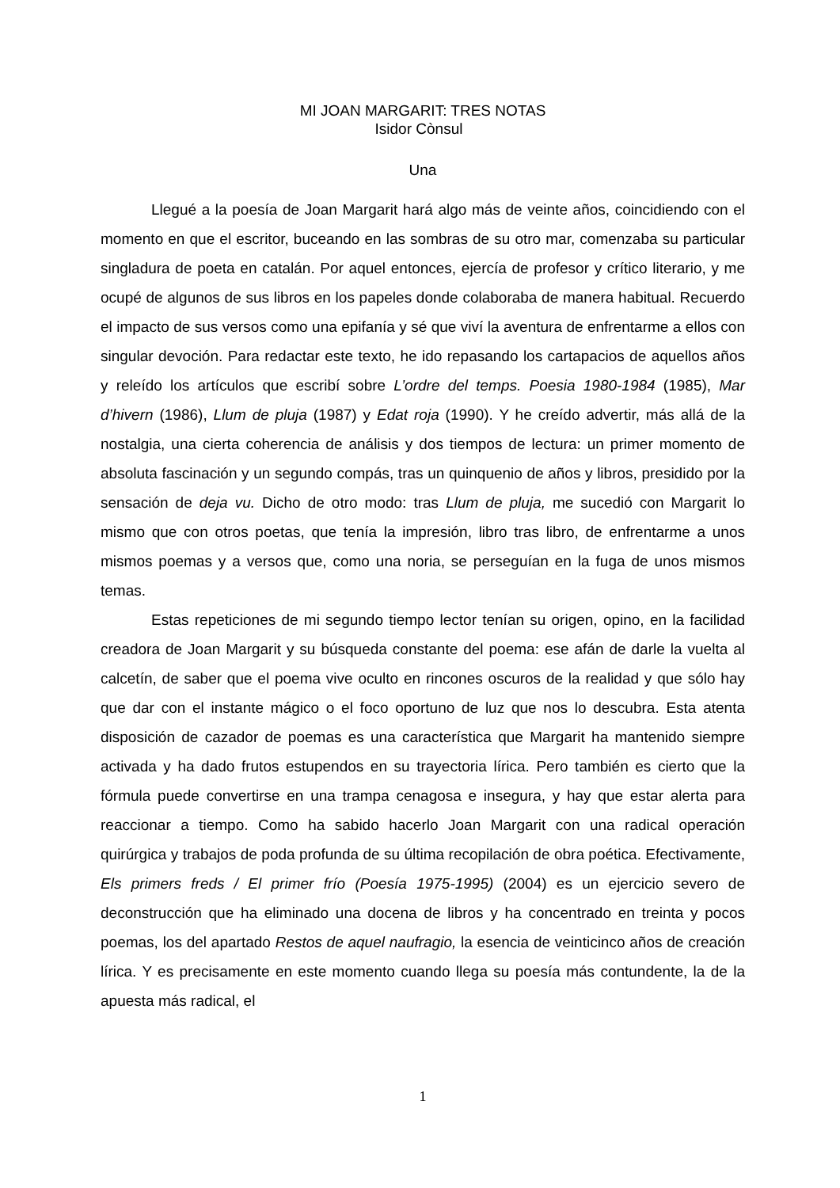MI JOAN MARGARIT: TRES NOTAS
Isidor Còn­sul
Una
Llegué a la poesía de Joan Margarit hará algo más de veinte años, coincidiendo con el momento en que el escritor, buceando en las sombras de su otro mar, comenzaba su particular singladura de poeta en catalán. Por aquel entonces, ejercía de profesor y crítico literario, y me ocupé de algunos de sus libros en los papeles donde colaboraba de manera habitual. Recuerdo el impacto de sus versos como una epifanía y sé que viví la aventura de enfrentarme a ellos con singular devoción. Para redactar este texto, he ido repasando los cartapacios de aquellos años y releído los artículos que escribí sobre L’ordre del temps. Poesia 1980-1984 (1985), Mar d’hivern (1986), Llum de pluja (1987) y Edat roja (1990). Y he creído advertir, más allá de la nostalgia, una cierta coherencia de análisis y dos tiempos de lectura: un primer momento de absoluta fascinación y un segundo compás, tras un quinquenio de años y libros, presidido por la sensación de deja vu. Dicho de otro modo: tras Llum de pluja, me sucedió con Margarit lo mismo que con otros poetas, que tenía la impresión, libro tras libro, de enfrentarme a unos mismos poemas y a versos que, como una noria, se perseguían en la fuga de unos mismos temas.
Estas repeticiones de mi segundo tiempo lector tenían su origen, opino, en la facilidad creadora de Joan Margarit y su búsqueda constante del poema: ese afán de darle la vuelta al calcetín, de saber que el poema vive oculto en rincones oscuros de la realidad y que sólo hay que dar con el instante mágico o el foco oportuno de luz que nos lo descubra. Esta atenta disposición de cazador de poemas es una característica que Margarit ha mantenido siempre activada y ha dado frutos estupendos en su trayectoria lírica. Pero también es cierto que la fórmula puede convertirse en una trampa cenagosa e insegura, y hay que estar alerta para reaccionar a tiempo. Como ha sabido hacerlo Joan Margarit con una radical operación quirúrgica y trabajos de poda profunda de su última recopilación de obra poética. Efectivamente, Els primers freds / El primer frío (Poesía 1975-1995) (2004) es un ejercicio severo de deconstrucción que ha eliminado una docena de libros y ha concentrado en treinta y pocos poemas, los del apartado Restos de aquel naufragio, la esencia de veinticinco años de creación lírica. Y es precisamente en este momento cuando llega su poesía más contundente, la de la apuesta más radical, el
1